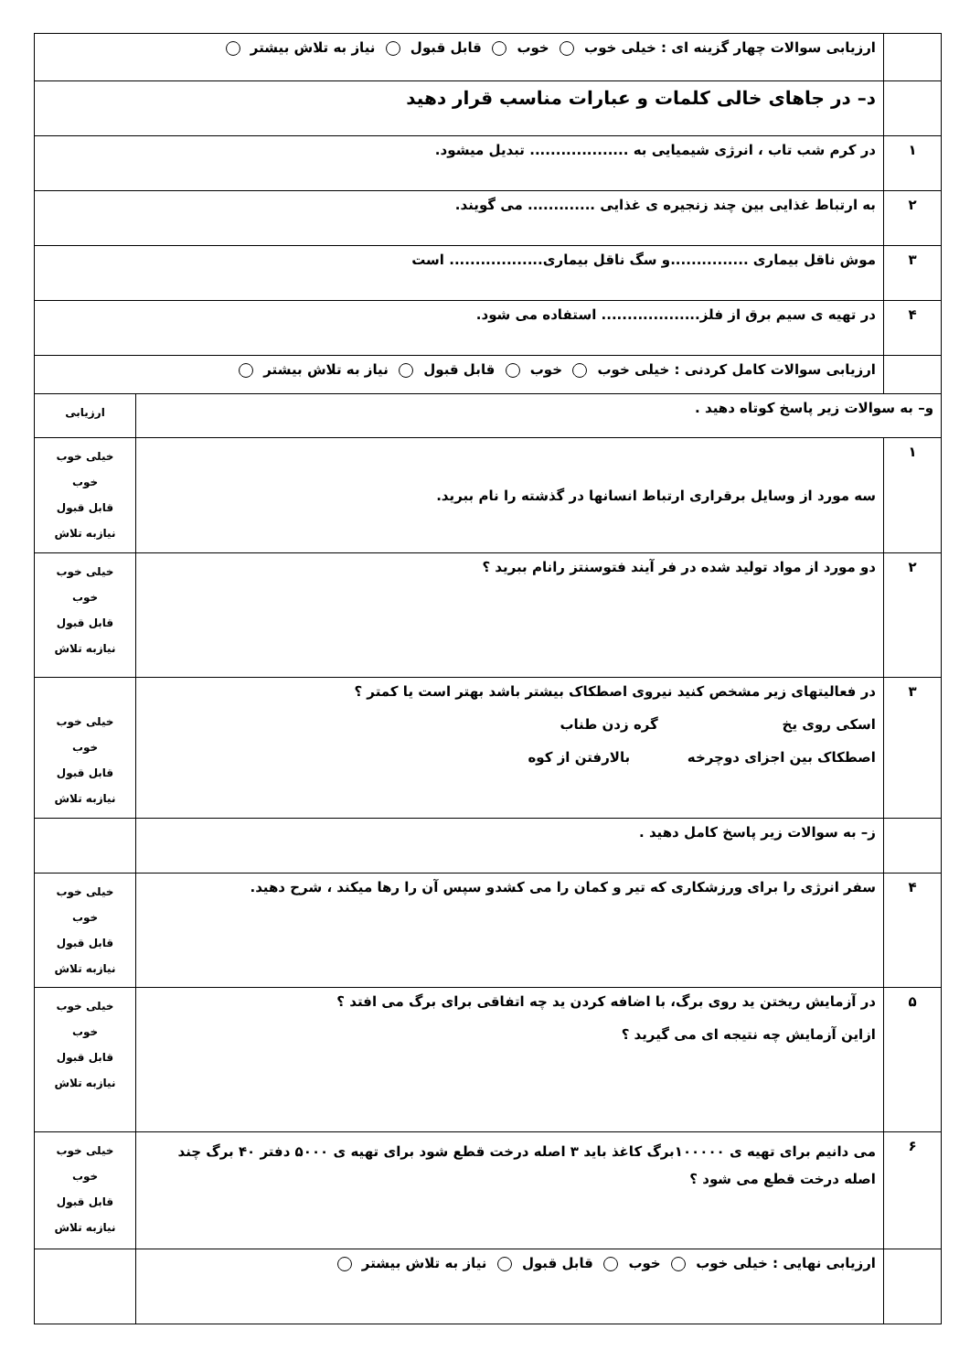| | ارزیابی سوالات چهار گزینه ای : خیلی خوب خوب قابل قبول نیاز به تلاش بیشتر | |
| | د– در جاهای خالی کلمات و عبارات مناسب قرار دهید | |
| ۱ | در کرم شب تاب ، انرژی شیمیایی به ................... تبدیل میشود. | |
| ۲ | به ارتباط غذایی بین چند زنجیره ی غذایی ............. می گویند. | |
| ۳ | موش ناقل بیماری ...............و سگ ناقل بیماری.................. است | |
| ۴ | در تهیه ی سیم برق از فلز................... استفاده می شود. | |
| | ارزیابی سوالات کامل کردنی : خیلی خوب خوب قابل قبول نیاز به تلاش بیشتر | |
| و– به سوالات زیر پاسخ کوتاه دهید . | | ارزیابی |
| ۱ | سه مورد از وسایل برقراری ارتباط انسانها در گذشته را نام ببرید. | خیلی خوب خوب قابل قبول نیازبه تلاش |
| ۲ | دو مورد از مواد تولید شده در فر آیند فتوسنتز رانام ببرید ؟ | خیلی خوب خوب قابل قبول نیازبه تلاش |
| ۳ | در فعالیتهای زیر مشخص کنید نیروی اصطکاک بیشتر باشد بهتر است یا کمتر ؟ اسکی روی یخ گره زدن طناب اصطکاک بین اجزای دوچرخه بالارفتن از کوه | خیلی خوب خوب قابل قبول نیازبه تلاش |
| | ز– به سوالات زیر پاسخ کامل دهید . | |
| ۴ | سفر انرژی را برای ورزشکاری که تیر و کمان را می کشدو سپس آن را رها میکند ، شرح دهید. | خیلی خوب خوب قابل قبول نیازبه تلاش |
| ۵ | در آزمایش ریختن ید روی برگ، با اضافه کردن ید چه اتفاقی برای برگ می افتد ؟ ازاین آزمایش چه نتیجه ای می گیرید ؟ | خیلی خوب خوب قابل قبول نیازبه تلاش |
| ۶ | می دانیم برای تهیه ی ۱۰۰۰۰۰برگ کاغذ باید ۳ اصله درخت قطع شود برای تهیه ی ۵۰۰۰ دفتر ۴۰ برگ چند اصله درخت قطع می شود ؟ | خیلی خوب خوب قابل قبول نیازبه تلاش |
| | ارزیابی نهایی : خیلی خوب خوب قابل قبول نیاز به تلاش بیشتر | |